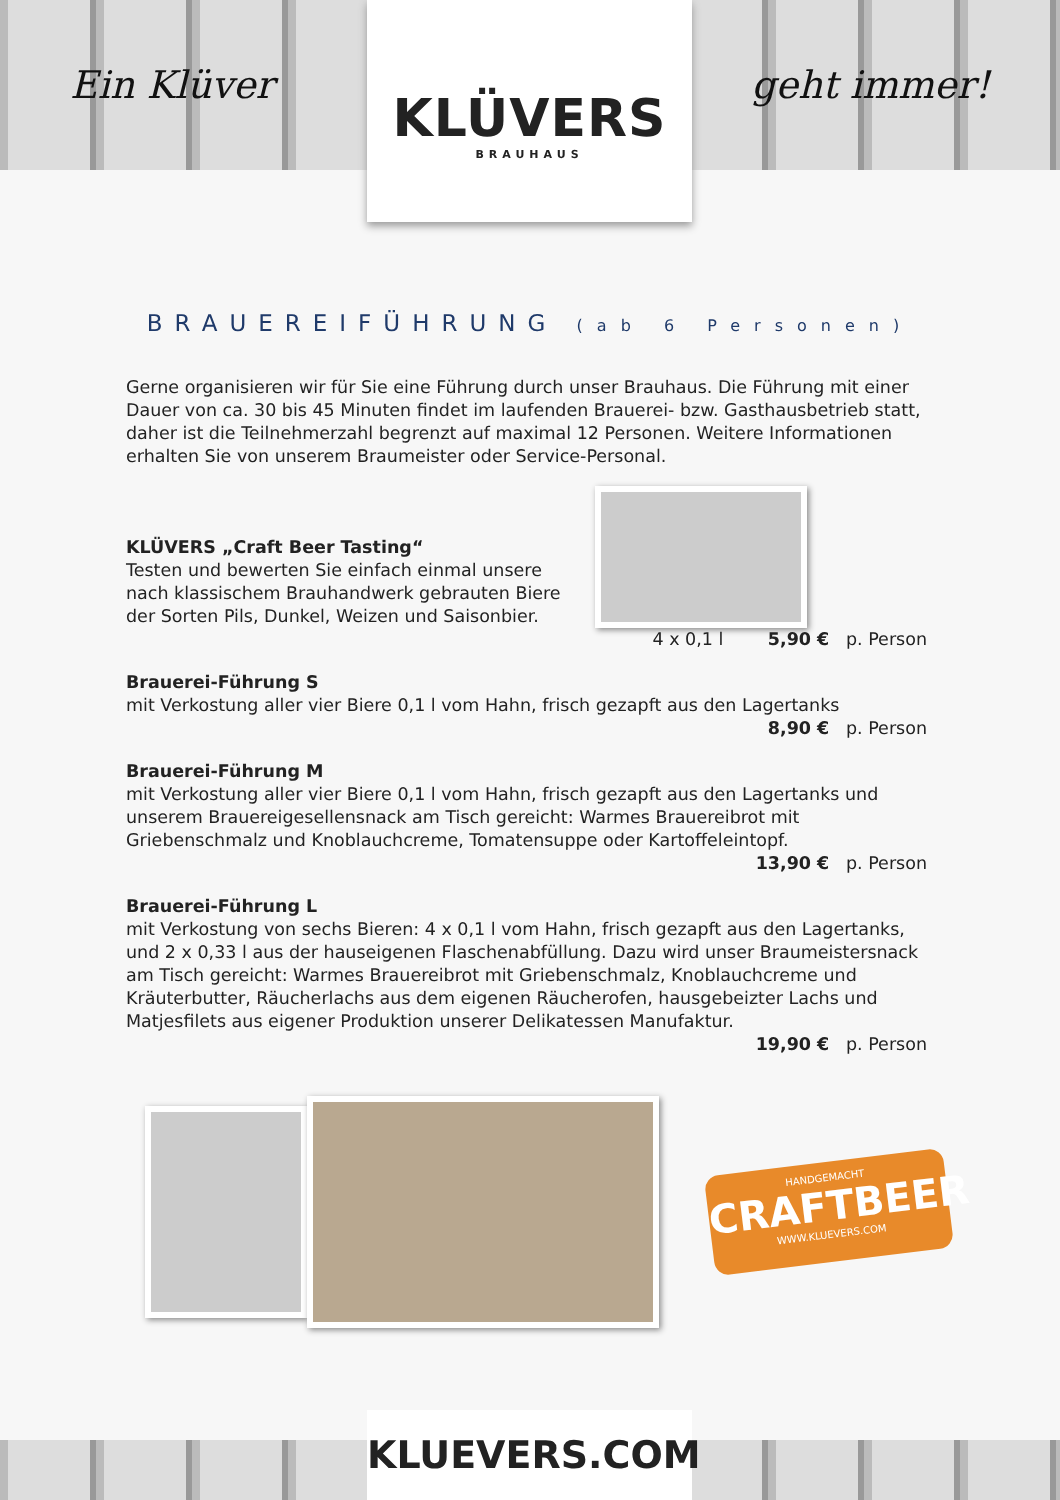Ein Klüver geht immer!
KLÜVERS
BRAUHAUS
BRAUEREIFÜHRUNG (ab 6 Personen)
Gerne organisieren wir für Sie eine Führung durch unser Brauhaus. Die Führung mit einer Dauer von ca. 30 bis 45 Minuten findet im laufenden Brauerei- bzw. Gasthausbetrieb statt, daher ist die Teilnehmerzahl begrenzt auf maximal 12 Personen. Weitere Informationen erhalten Sie von unserem Braumeister oder Service-Personal.
KLÜVERS „Craft Beer Tasting“
Testen und bewerten Sie einfach einmal unsere
nach klassischem Brauhandwerk gebrauten Biere
der Sorten Pils, Dunkel, Weizen und Saisonbier.
4 x 0,1 l 5,90 € p. Person
Brauerei-Führung S
mit Verkostung aller vier Biere 0,1 l vom Hahn, frisch gezapft aus den Lagertanks
8,90 € p. Person
Brauerei-Führung M
mit Verkostung aller vier Biere 0,1 l vom Hahn, frisch gezapft aus den Lagertanks und unserem Brauereigesellensnack am Tisch gereicht: Warmes Brauereibrot mit Griebenschmalz und Knoblauchcreme, Tomatensuppe oder Kartoffeleintopf.
13,90 € p. Person
Brauerei-Führung L
mit Verkostung von sechs Bieren: 4 x 0,1 l vom Hahn, frisch gezapft aus den Lagertanks, und 2 x 0,33 l aus der hauseigenen Flaschenabfüllung. Dazu wird unser Braumeistersnack am Tisch gereicht: Warmes Brauereibrot mit Griebenschmalz, Knoblauchcreme und Kräuterbutter, Räucherlachs aus dem eigenen Räucherofen, hausgebeizter Lachs und Matjesfilets aus eigener Produktion unserer Delikatessen Manufaktur.
19,90 € p. Person
HANDGEMACHT
CRAFTBEER
WWW.KLUEVERS.COM
KLUEVERS.COM